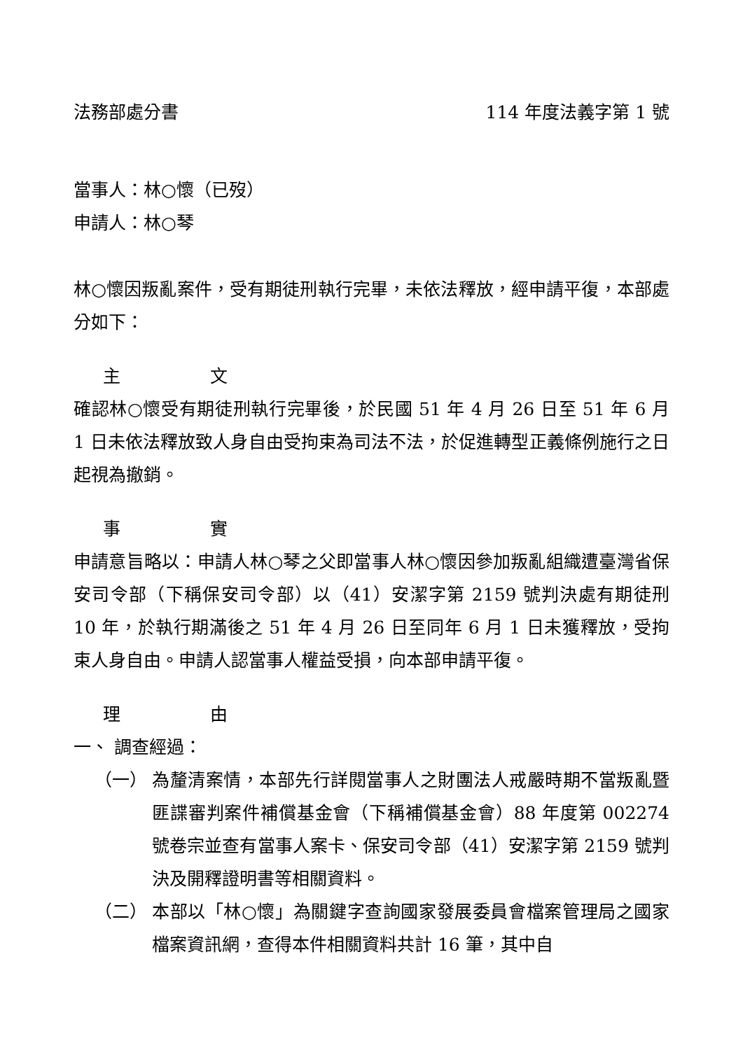法務部處分書 114 年度法義字第 1 號
當事人：林○懷（已歿）
申請人：林○琴
林○懷因叛亂案件，受有期徒刑執行完畢，未依法釋放，經申請平復，本部處分如下：
主 文
確認林○懷受有期徒刑執行完畢後，於民國 51 年 4 月 26 日至 51 年 6 月 1 日未依法釋放致人身自由受拘束為司法不法，於促進轉型正義條例施行之日起視為撤銷。
事 實
申請意旨略以：申請人林○琴之父即當事人林○懷因參加叛亂組織遭臺灣省保安司令部（下稱保安司令部）以（41）安潔字第 2159 號判決處有期徒刑 10 年，於執行期滿後之 51 年 4 月 26 日至同年 6 月 1 日未獲釋放，受拘束人身自由。申請人認當事人權益受損，向本部申請平復。
理 由
一、 調查經過：
（一） 為釐清案情，本部先行詳閱當事人之財團法人戒嚴時期不當叛亂暨匪諜審判案件補償基金會（下稱補償基金會）88 年度第 002274 號卷宗並查有當事人案卡、保安司令部（41）安潔字第 2159 號判決及開釋證明書等相關資料。
（二） 本部以「林○懷」為關鍵字查詢國家發展委員會檔案管理局之國家檔案資訊網，查得本件相關資料共計 16 筆，其中自